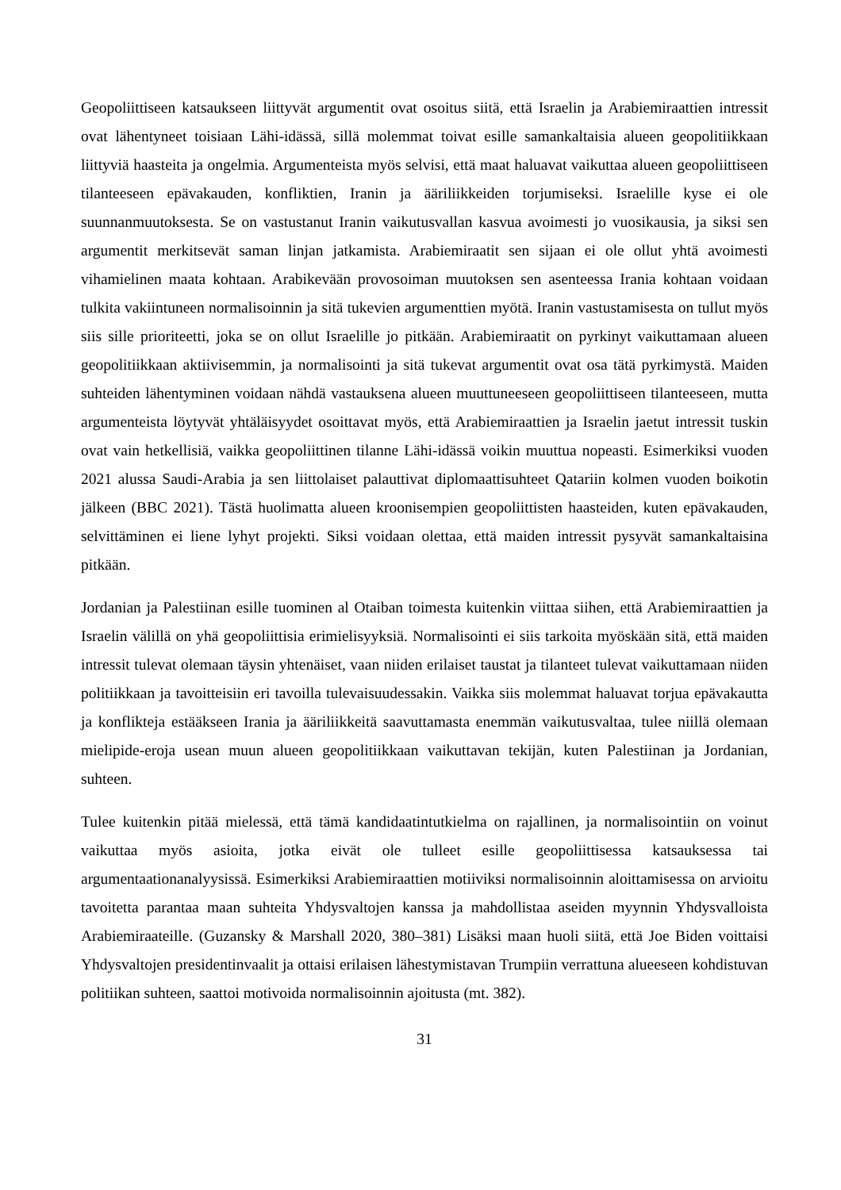Geopoliittiseen katsaukseen liittyvät argumentit ovat osoitus siitä, että Israelin ja Arabiemiraattien intressit ovat lähentyneet toisiaan Lähi-idässä, sillä molemmat toivat esille samankaltaisia alueen geopolitiikkaan liittyviä haasteita ja ongelmia. Argumenteista myös selvisi, että maat haluavat vaikuttaa alueen geopoliittiseen tilanteeseen epävakauden, konfliktien, Iranin ja ääriliikkeiden torjumiseksi. Israelille kyse ei ole suunnanmuutoksesta. Se on vastustanut Iranin vaikutusvallan kasvua avoimesti jo vuosikausia, ja siksi sen argumentit merkitsevät saman linjan jatkamista. Arabiemiraatit sen sijaan ei ole ollut yhtä avoimesti vihamielinen maata kohtaan. Arabikevään provosoiman muutoksen sen asenteessa Irania kohtaan voidaan tulkita vakiintuneen normalisoinnin ja sitä tukevien argumenttien myötä. Iranin vastustamisesta on tullut myös siis sille prioriteetti, joka se on ollut Israelille jo pitkään. Arabiemiraatit on pyrkinyt vaikuttamaan alueen geopolitiikkaan aktiivisemmin, ja normalisointi ja sitä tukevat argumentit ovat osa tätä pyrkimystä. Maiden suhteiden lähentyminen voidaan nähdä vastauksena alueen muuttuneeseen geopoliittiseen tilanteeseen, mutta argumenteista löytyvät yhtäläisyydet osoittavat myös, että Arabiemiraattien ja Israelin jaetut intressit tuskin ovat vain hetkellisiä, vaikka geopoliittinen tilanne Lähi-idässä voikin muuttua nopeasti. Esimerkiksi vuoden 2021 alussa Saudi-Arabia ja sen liittolaiset palauttivat diplomaattisuhteet Qatariin kolmen vuoden boikotin jälkeen (BBC 2021). Tästä huolimatta alueen kroonisempien geopoliittisten haasteiden, kuten epävakauden, selvittäminen ei liene lyhyt projekti. Siksi voidaan olettaa, että maiden intressit pysyvät samankaltaisina pitkään.
Jordanian ja Palestiinan esille tuominen al Otaiban toimesta kuitenkin viittaa siihen, että Arabiemiraattien ja Israelin välillä on yhä geopoliittisia erimielisyyksiä. Normalisointi ei siis tarkoita myöskään sitä, että maiden intressit tulevat olemaan täysin yhtenäiset, vaan niiden erilaiset taustat ja tilanteet tulevat vaikuttamaan niiden politiikkaan ja tavoitteisiin eri tavoilla tulevaisuudessakin. Vaikka siis molemmat haluavat torjua epävakautta ja konflikteja estääkseen Irania ja ääriliikkeitä saavuttamasta enemmän vaikutusvaltaa, tulee niillä olemaan mielipide-eroja usean muun alueen geopolitiikkaan vaikuttavan tekijän, kuten Palestiinan ja Jordanian, suhteen.
Tulee kuitenkin pitää mielessä, että tämä kandidaatintutkielma on rajallinen, ja normalisointiin on voinut vaikuttaa myös asioita, jotka eivät ole tulleet esille geopoliittisessa katsauksessa tai argumentaationanalyysissä. Esimerkiksi Arabiemiraattien motiiviksi normalisoinnin aloittamisessa on arvioitu tavoitetta parantaa maan suhteita Yhdysvaltojen kanssa ja mahdollistaa aseiden myynnin Yhdysvalloista Arabiemiraateille. (Guzansky & Marshall 2020, 380–381) Lisäksi maan huoli siitä, että Joe Biden voittaisi Yhdysvaltojen presidentinvaalit ja ottaisi erilaisen lähestymistavan Trumpiin verrattuna alueeseen kohdistuvan politiikan suhteen, saattoi motivoida normalisoinnin ajoitusta (mt. 382).
31